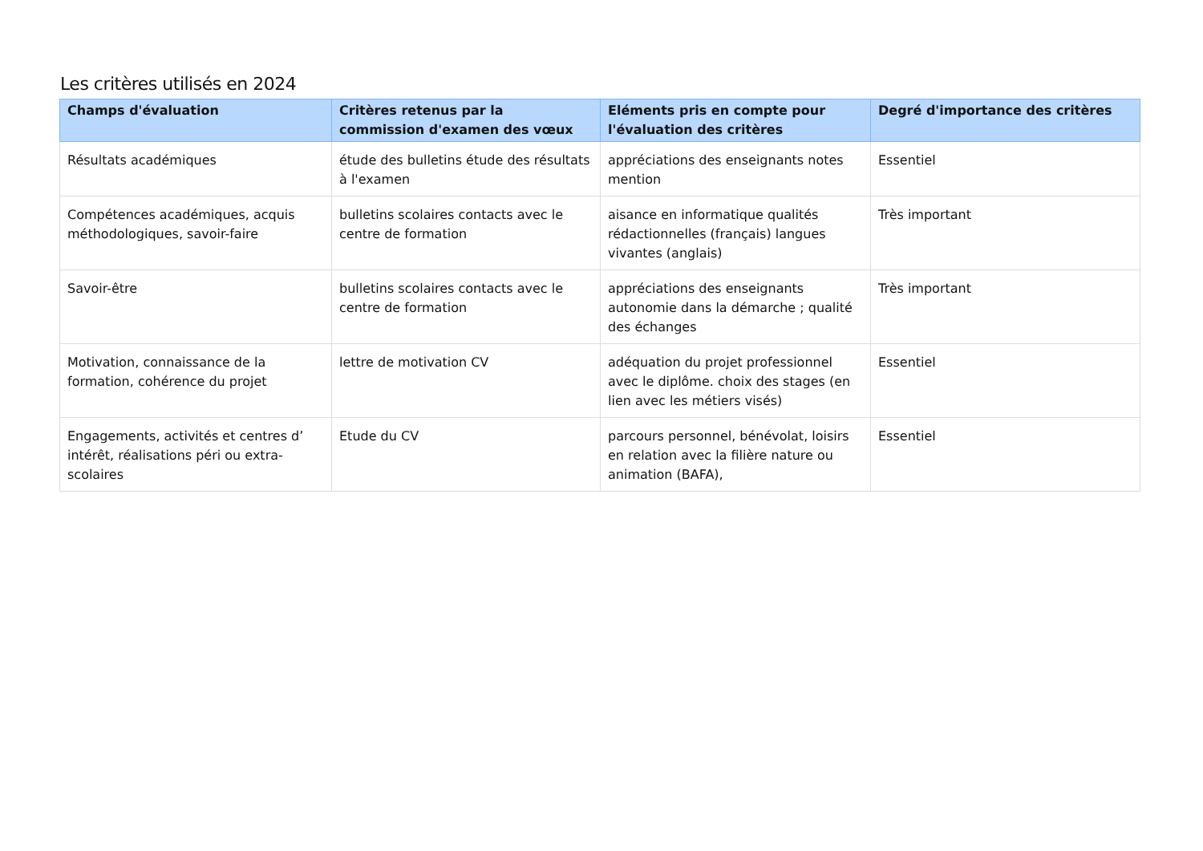Les critères utilisés en 2024
| Champs d'évaluation | Critères retenus par la commission d'examen des vœux | Eléments pris en compte pour l'évaluation des critères | Degré d'importance des critères |
| --- | --- | --- | --- |
| Résultats académiques | étude des bulletins étude des résultats à l'examen | appréciations des enseignants notes mention | Essentiel |
| Compétences académiques, acquis méthodologiques, savoir-faire | bulletins scolaires contacts avec le centre de formation | aisance en informatique qualités rédactionnelles (français) langues vivantes (anglais) | Très important |
| Savoir-être | bulletins scolaires contacts avec le centre de formation | appréciations des enseignants autonomie dans la démarche ; qualité des échanges | Très important |
| Motivation, connaissance de la formation, cohérence du projet | lettre de motivation CV | adéquation du projet professionnel avec le diplôme. choix des stages (en lien avec les métiers visés) | Essentiel |
| Engagements, activités et centres d’ intérêt, réalisations péri ou extra-scolaires | Etude du CV | parcours personnel, bénévolat, loisirs en relation avec la filière nature ou animation (BAFA), | Essentiel |